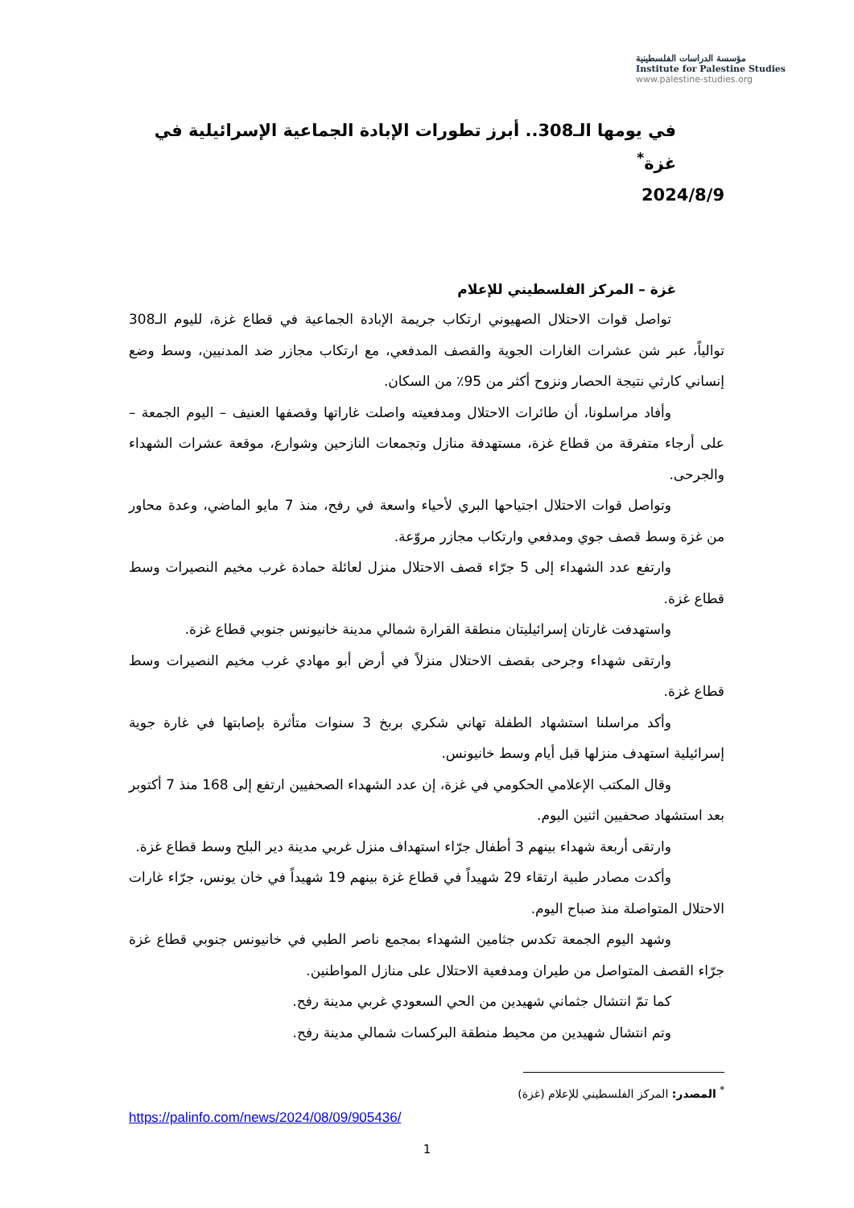مؤسسة الدراسات الفلسطينية
Institute for Palestine Studies
www.palestine-studies.org
في يومها الـ308.. أبرز تطورات الإبادة الجماعية الإسرائيلية في غزة<sup>*</sup>
2024/8/9
غزة – المركز الفلسطيني للإعلام
تواصل قوات الاحتلال الصهيوني ارتكاب جريمة الإبادة الجماعية في قطاع غزة، لليوم الـ308 توالياً، عبر شن عشرات الغارات الجوية والقصف المدفعي، مع ارتكاب مجازر ضد المدنيين، وسط وضع إنساني كارثي نتيجة الحصار ونزوح أكثر من 95٪ من السكان.
وأفاد مراسلونا، أن طائرات الاحتلال ومدفعيته واصلت غاراتها وقصفها العنيف – اليوم الجمعة – على أرجاء متفرقة من قطاع غزة، مستهدفة منازل وتجمعات النازحين وشوارع، موقعة عشرات الشهداء والجرحى.
وتواصل قوات الاحتلال اجتياحها البري لأحياء واسعة في رفح، منذ 7 مايو الماضي، وعدة محاور من غزة وسط قصف جوي ومدفعي وارتكاب مجازر مروّعة.
وارتفع عدد الشهداء إلى 5 جرّاء قصف الاحتلال منزل لعائلة حمادة غرب مخيم النصيرات وسط قطاع غزة.
واستهدفت غارتان إسرائيليتان منطقة القرارة شمالي مدينة خانيونس جنوبي قطاع غزة.
وارتقى شهداء وجرحى بقصف الاحتلال منزلاً في أرض أبو مهادي غرب مخيم النصيرات وسط قطاع غزة.
وأكد مراسلنا استشهاد الطفلة تهاني شكري بربخ 3 سنوات متأثرة بإصابتها في غارة جوية إسرائيلية استهدف منزلها قبل أيام وسط خانيونس.
وقال المكتب الإعلامي الحكومي في غزة، إن عدد الشهداء الصحفيين ارتفع إلى 168 منذ 7 أكتوبر بعد استشهاد صحفيين اثنين اليوم.
وارتقى أربعة شهداء بينهم 3 أطفال جرّاء استهداف منزل غربي مدينة دير البلح وسط قطاع غزة.
وأكدت مصادر طبية ارتقاء 29 شهيداً في قطاع غزة بينهم 19 شهيداً في خان يونس، جرّاء غارات الاحتلال المتواصلة منذ صباح اليوم.
وشهد اليوم الجمعة تكدس جثامين الشهداء بمجمع ناصر الطبي في خانيونس جنوبي قطاع غزة جرّاء القصف المتواصل من طيران ومدفعية الاحتلال على منازل المواطنين.
كما تمّ انتشال جثماني شهيدين من الحي السعودي غربي مدينة رفح.
وتم انتشال شهيدين من محيط منطقة البركسات شمالي مدينة رفح.
<sup>*</sup> المصدر: المركز الفلسطيني للإعلام (غزة)
https://palinfo.com/news/2024/08/09/905436/
1